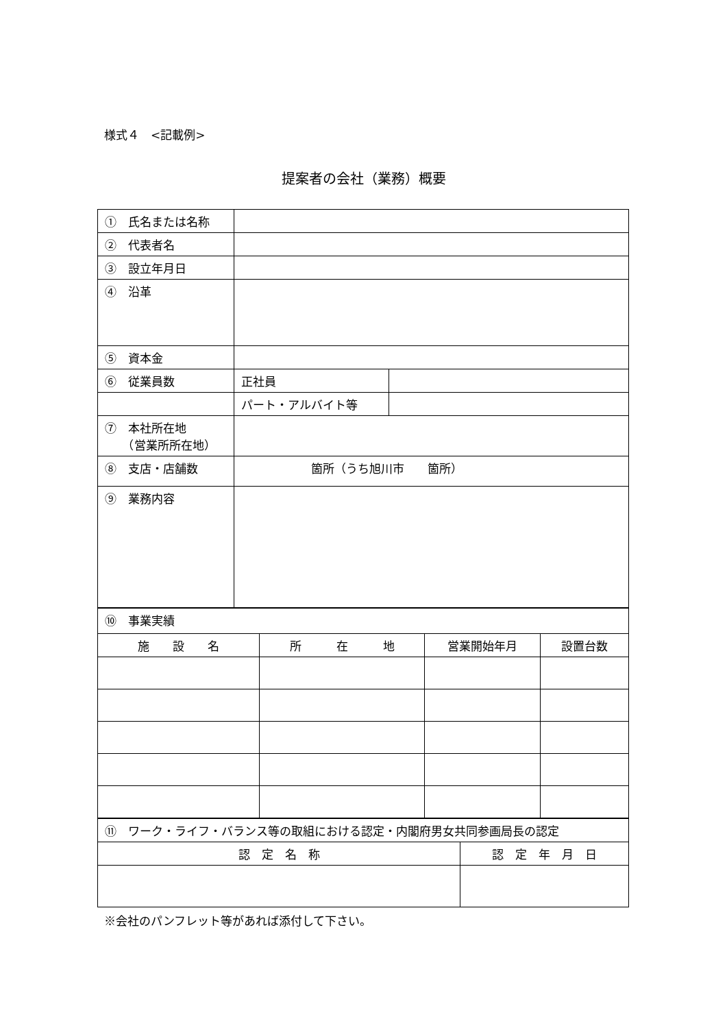様式４　<記載例>
提案者の会社（業務）概要
| ① 氏名または名称 | | |
| ② 代表者名 | | |
| ③ 設立年月日 | | |
| ④ 沿革 | | |
| ⑤ 資本金 | | |
| ⑥ 従業員数 | 正社員 | |
| | パート・アルバイト等 | |
| ⑦ 本社所在地 （営業所所在地） | | |
| ⑧ 支店・店舗数 | 箇所（うち旭川市 箇所） | |
| ⑨ 業務内容 | | |
| ⑩ 事業実績 | | | |
| 施 設 名 | 所 在 地 | 営業開始年月 | 設置台数 |
| ⑪ ワーク・ライフ・バランス等の取組における認定・内閣府男女共同参画局長の認定 | |
| 認 定 名 称 | 認 定 年 月 日 |
※会社のパンフレット等があれば添付して下さい。